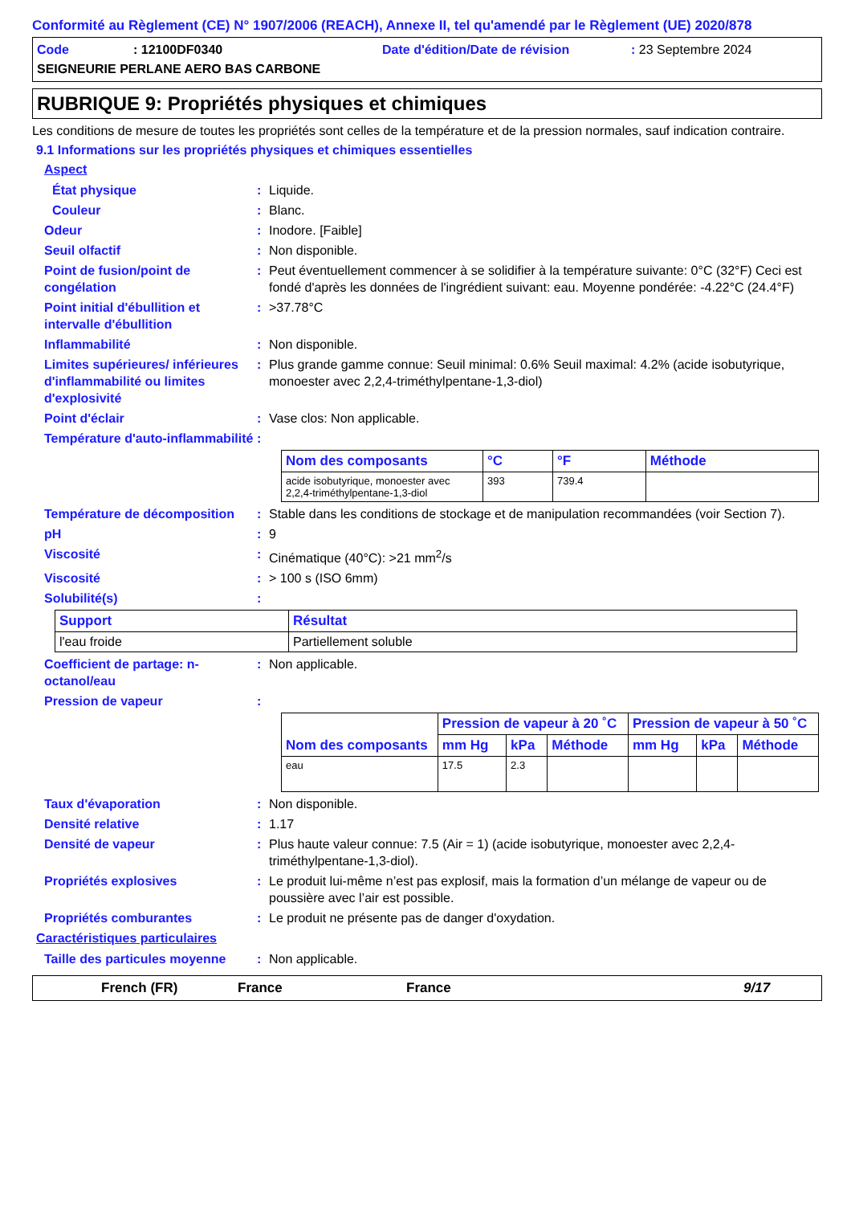Conformité au Règlement (CE) N° 1907/2006 (REACH), Annexe II, tel qu'amendé par le Règlement (UE) 2020/878
Code: 12100DF0340 Date d'édition/Date de révision: 23 Septembre 2024 SEIGNEURIE PERLANE AERO BAS CARBONE
RUBRIQUE 9: Propriétés physiques et chimiques
Les conditions de mesure de toutes les propriétés sont celles de la température et de la pression normales, sauf indication contraire.
9.1 Informations sur les propriétés physiques et chimiques essentielles
Aspect
État physique: Liquide.
Couleur: Blanc.
Odeur: Inodore. [Faible]
Seuil olfactif: Non disponible.
Point de fusion/point de congélation: Peut éventuellement commencer à se solidifier à la température suivante: 0°C (32°F) Ceci est fondé d'après les données de l'ingrédient suivant: eau. Moyenne pondérée: -4.22°C (24.4°F)
Point initial d'ébullition et intervalle d'ébullition: >37.78°C
Inflammabilité: Non disponible.
Limites supérieures/ inférieures d'inflammabilité ou limites d'explosivité: Plus grande gamme connue: Seuil minimal: 0.6% Seuil maximal: 4.2% (acide isobutyrique, monoester avec 2,2,4-triméthylpentane-1,3-diol)
Point d'éclair: Vase clos: Non applicable.
Température d'auto-inflammabilité:
| Nom des composants | °C | °F | Méthode |
| --- | --- | --- | --- |
| acide isobutyrique, monoester avec 2,2,4-triméthylpentane-1,3-diol | 393 | 739.4 | |
Température de décomposition: Stable dans les conditions de stockage et de manipulation recommandées (voir Section 7).
pH: 9
Viscosité: Cinématique (40°C): >21 mm<sup>2</sup>/s
Viscosité: > 100 s (ISO 6mm)
Solubilité(s):
| Support | Résultat |
| --- | --- |
| l'eau froide | Partiellement soluble |
Coefficient de partage: n-octanol/eau: Non applicable.
Pression de vapeur:
| Nom des composants | Pression de vapeur à 20 ˚C | | | Pression de vapeur à 50 ˚C | | |
| --- | --- | --- | --- | --- | --- | --- |
| | mm Hg | kPa | Méthode | mm Hg | kPa | Méthode |
| eau | 17.5 | 2.3 | | | | |
Taux d'évaporation: Non disponible.
Densité relative: 1.17
Densité de vapeur: Plus haute valeur connue: 7.5 (Air = 1) (acide isobutyrique, monoester avec 2,2,4-triméthylpentane-1,3-diol).
Propriétés explosives: Le produit lui-même n’est pas explosif, mais la formation d’un mélange de vapeur ou de poussière avec l’air est possible.
Propriétés comburantes: Le produit ne présente pas de danger d'oxydation.
Caractéristiques particulaires
Taille des particules moyenne: Non applicable.
French (FR) France France 9/17